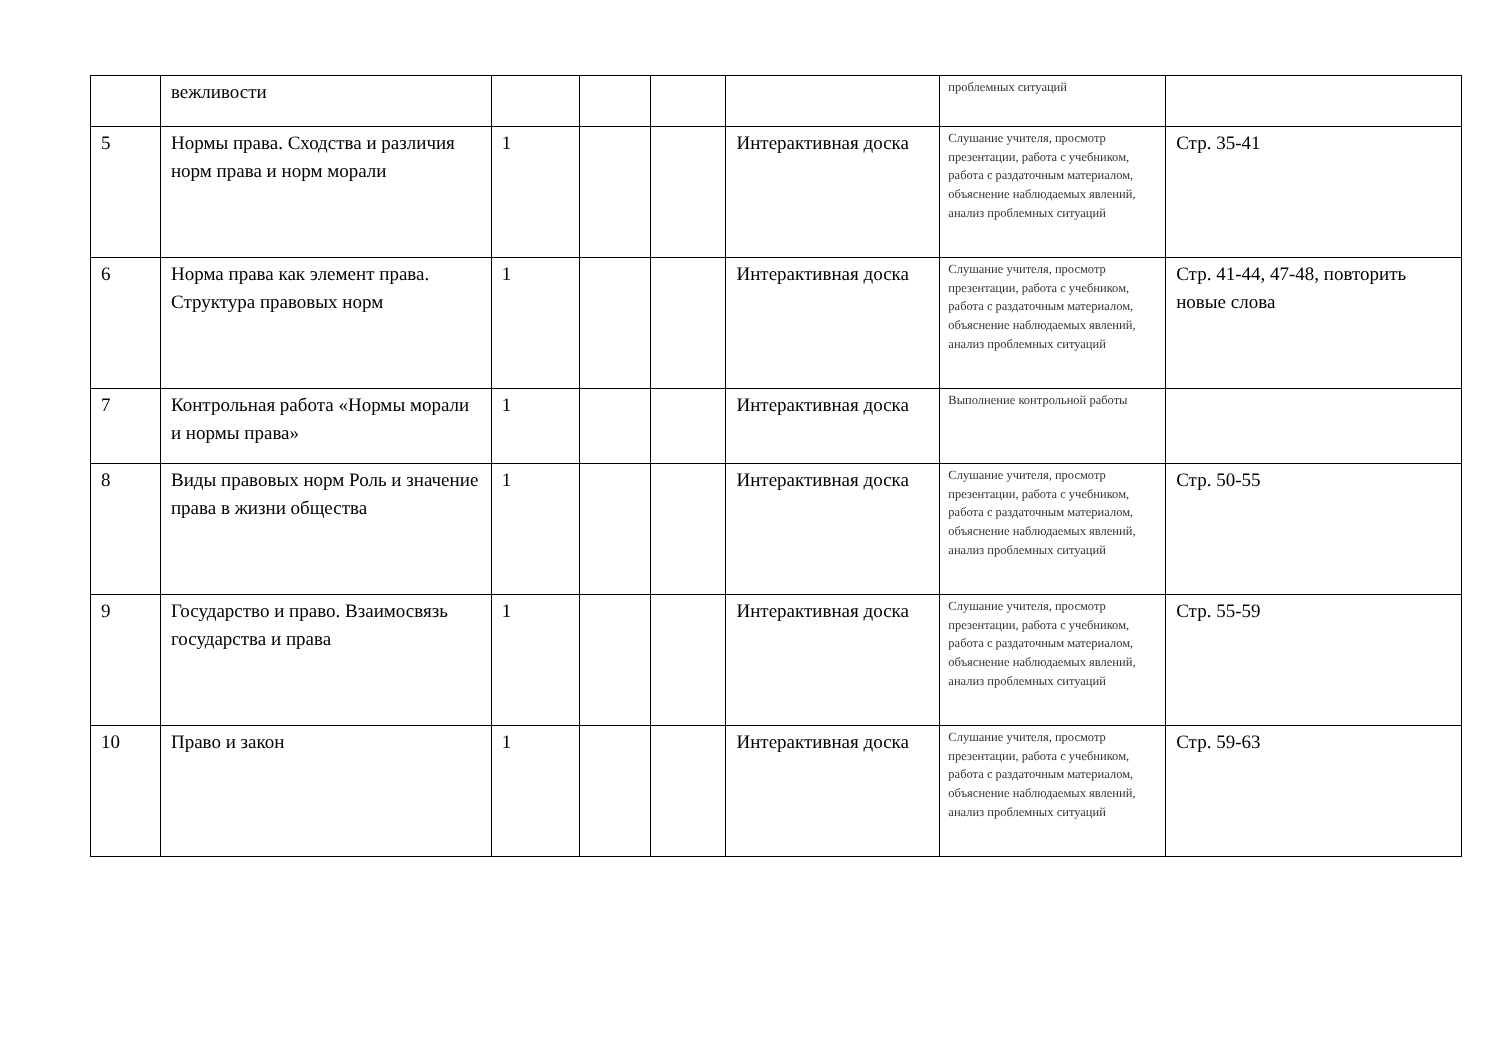| | вежливости | | | | | проблемных ситуаций | |
| 5 | Нормы права. Сходства и различия норм права и норм морали | 1 | | | Интерактивная доска | Слушание учителя, просмотр презентации, работа с учебником, работа с раздаточным материалом, объяснение наблюдаемых явлений, анализ проблемных ситуаций | Стр. 35-41 |
| 6 | Норма права как элемент права. Структура правовых норм | 1 | | | Интерактивная доска | Слушание учителя, просмотр презентации, работа с учебником, работа с раздаточным материалом, объяснение наблюдаемых явлений, анализ проблемных ситуаций | Стр. 41-44, 47-48, повторить новые слова |
| 7 | Контрольная работа «Нормы морали и нормы права» | 1 | | | Интерактивная доска | Выполнение контрольной работы | |
| 8 | Виды правовых норм Роль и значение права в жизни общества | 1 | | | Интерактивная доска | Слушание учителя, просмотр презентации, работа с учебником, работа с раздаточным материалом, объяснение наблюдаемых явлений, анализ проблемных ситуаций | Стр. 50-55 |
| 9 | Государство и право. Взаимосвязь государства и права | 1 | | | Интерактивная доска | Слушание учителя, просмотр презентации, работа с учебником, работа с раздаточным материалом, объяснение наблюдаемых явлений, анализ проблемных ситуаций | Стр. 55-59 |
| 10 | Право и закон | 1 | | | Интерактивная доска | Слушание учителя, просмотр презентации, работа с учебником, работа с раздаточным материалом, объяснение наблюдаемых явлений, анализ проблемных ситуаций | Стр. 59-63 |